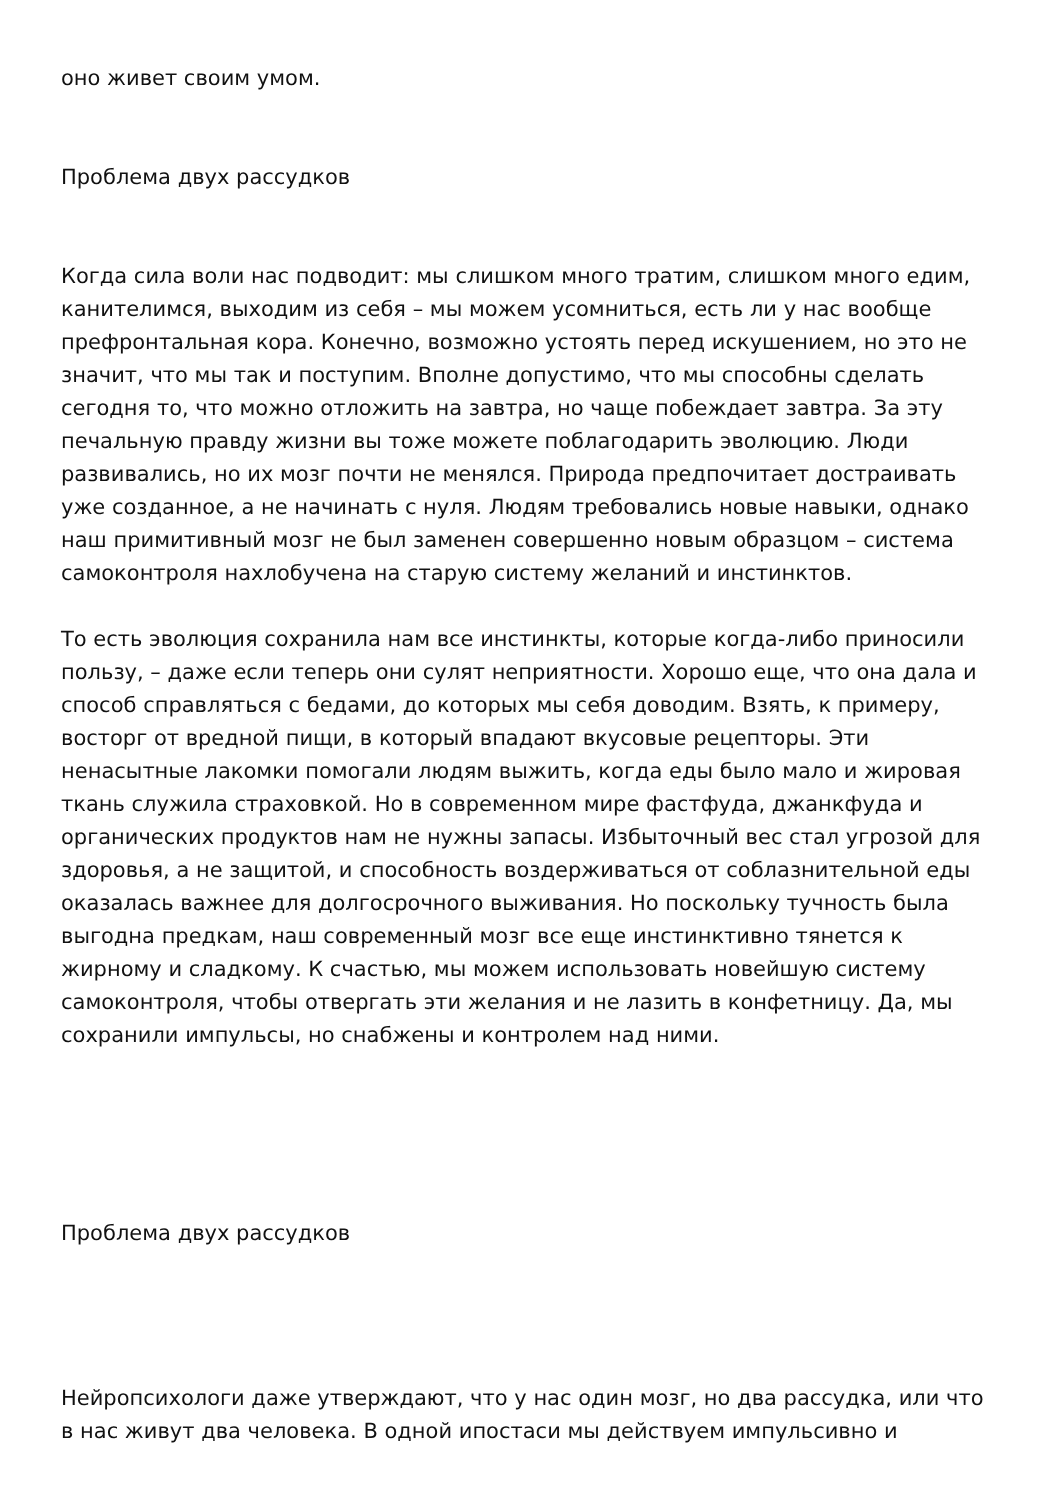оно живет своим умом.
Проблема двух рассудков
Когда сила воли нас подводит: мы слишком много тратим, слишком много едим, канителимся, выходим из себя – мы можем усомниться, есть ли у нас вообще префронтальная кора. Конечно, возможно устоять перед искушением, но это не значит, что мы так и поступим. Вполне допустимо, что мы способны сделать сегодня то, что можно отложить на завтра, но чаще побеждает завтра. За эту печальную правду жизни вы тоже можете поблагодарить эволюцию. Люди развивались, но их мозг почти не менялся. Природа предпочитает достраивать уже созданное, а не начинать с нуля. Людям требовались новые навыки, однако наш примитивный мозг не был заменен совершенно новым образцом – система самоконтроля нахлобучена на старую систему желаний и инстинктов.
То есть эволюция сохранила нам все инстинкты, которые когда-либо приносили пользу, – даже если теперь они сулят неприятности. Хорошо еще, что она дала и способ справляться с бедами, до которых мы себя доводим. Взять, к примеру, восторг от вредной пищи, в который впадают вкусовые рецепторы. Эти ненасытные лакомки помогали людям выжить, когда еды было мало и жировая ткань служила страховкой. Но в современном мире фастфуда, джанкфуда и органических продуктов нам не нужны запасы. Избыточный вес стал угрозой для здоровья, а не защитой, и способность воздерживаться от соблазнительной еды оказалась важнее для долгосрочного выживания. Но поскольку тучность была выгодна предкам, наш современный мозг все еще инстинктивно тянется к жирному и сладкому. К счастью, мы можем использовать новейшую систему самоконтроля, чтобы отвергать эти желания и не лазить в конфетницу. Да, мы сохранили импульсы, но снабжены и контролем над ними.
Проблема двух рассудков
Нейропсихологи даже утверждают, что у нас один мозг, но два рассудка, или что в нас живут два человека. В одной ипостаси мы действуем импульсивно и